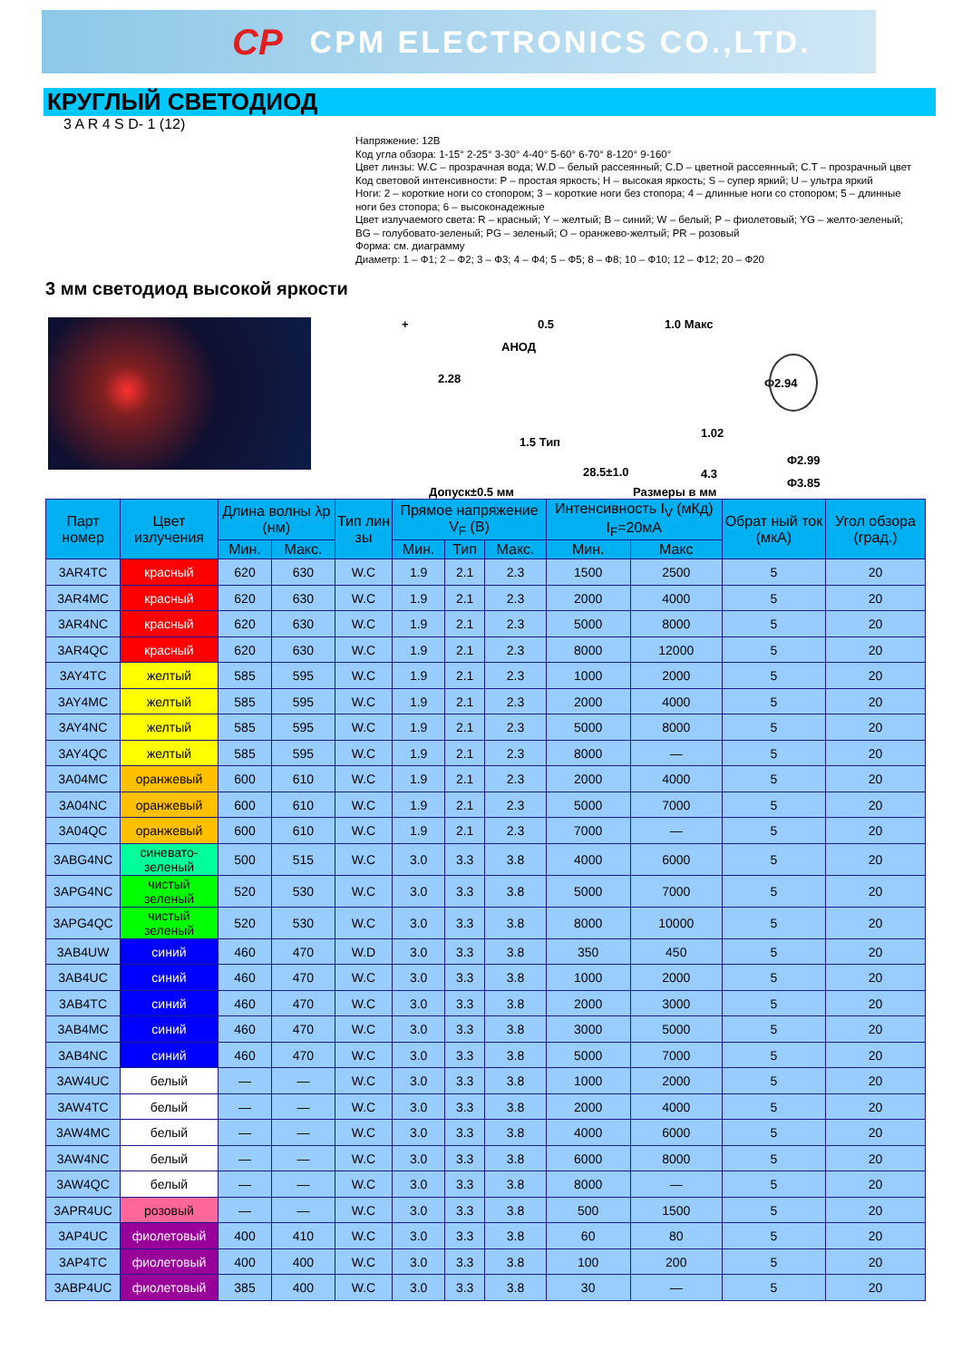CP CPM ELECTRONICS CO.,LTD.
КРУГЛЫЙ СВЕТОДИОД
3 A R 4 S D- 1 (12)
Напряжение: 12В
Код угла обзора: 1-15° 2-25° 3-30° 4-40° 5-60° 6-70° 8-120° 9-160°
Цвет линзы: W.C – прозрачная вода; W.D – белый рассеянный; C.D – цветной рассеянный; C.T – прозрачный цвет
Код световой интенсивности: P – простая яркость; H – высокая яркость; S – супер яркий; U – ультра яркий
Ноги: 2 – короткие ноги со стопором; 3 – короткие ноги без стопора; 4 – длинные ноги со стопором; 5 – длинные ноги без стопора; 6 – высоконадежные
Цвет излучаемого света: R – красный; Y – желтый; B – синий; W – белый; P – фиолетовый; YG – желто-зеленый; BG – голубовато-зеленый; PG – зеленый; O – оранжево-желтый; PR – розовый
Форма: см. диаграмму
Диаметр: 1 – Ф1; 2 – Ф2; 3 – Ф3; 4 – Ф4; 5 – Ф5; 8 – Ф8; 10 – Ф10; 12 – Ф12; 20 – Ф20
3 мм светодиод высокой яркости
+
АНОД
0.5 1.0 Макс
2.28 Ф2.94
1.5 Тип
1.02
28.5±1.0 4.3
Ф2.99
Ф3.85
Допуск±0.5 мм Размеры в мм
| Парт номер | Цвет излучения | Длина волны λp (нм) | | Тип лин зы | Прямое напряжение V<sub>F</sub> (В) | | | Интенсивность I<sub>V</sub> (мКд) I<sub>F</sub>=20мА | | Обрат ный ток (мкА) | Угол обзора (град.) |
| --- | --- | --- | --- | --- | --- | --- | --- | --- | --- | --- | --- |
| | | Мин. | Макс. | | Мин. | Тип | Макс. | Мин. | Макс | | |
| 3AR4TC | красный | 620 | 630 | W.C | 1.9 | 2.1 | 2.3 | 1500 | 2500 | 5 | 20 |
| 3AR4MC | красный | 620 | 630 | W.C | 1.9 | 2.1 | 2.3 | 2000 | 4000 | 5 | 20 |
| 3AR4NC | красный | 620 | 630 | W.C | 1.9 | 2.1 | 2.3 | 5000 | 8000 | 5 | 20 |
| 3AR4QC | красный | 620 | 630 | W.C | 1.9 | 2.1 | 2.3 | 8000 | 12000 | 5 | 20 |
| 3AY4TC | желтый | 585 | 595 | W.C | 1.9 | 2.1 | 2.3 | 1000 | 2000 | 5 | 20 |
| 3AY4MC | желтый | 585 | 595 | W.C | 1.9 | 2.1 | 2.3 | 2000 | 4000 | 5 | 20 |
| 3AY4NC | желтый | 585 | 595 | W.C | 1.9 | 2.1 | 2.3 | 5000 | 8000 | 5 | 20 |
| 3AY4QC | желтый | 585 | 595 | W.C | 1.9 | 2.1 | 2.3 | 8000 | — | 5 | 20 |
| 3A04MC | оранжевый | 600 | 610 | W.C | 1.9 | 2.1 | 2.3 | 2000 | 4000 | 5 | 20 |
| 3A04NC | оранжевый | 600 | 610 | W.C | 1.9 | 2.1 | 2.3 | 5000 | 7000 | 5 | 20 |
| 3A04QC | оранжевый | 600 | 610 | W.C | 1.9 | 2.1 | 2.3 | 7000 | — | 5 | 20 |
| 3ABG4NC | синевато-зеленый | 500 | 515 | W.C | 3.0 | 3.3 | 3.8 | 4000 | 6000 | 5 | 20 |
| 3APG4NC | чистый зеленый | 520 | 530 | W.C | 3.0 | 3.3 | 3.8 | 5000 | 7000 | 5 | 20 |
| 3APG4QC | чистый зеленый | 520 | 530 | W.C | 3.0 | 3.3 | 3.8 | 8000 | 10000 | 5 | 20 |
| 3AB4UW | синий | 460 | 470 | W.D | 3.0 | 3.3 | 3.8 | 350 | 450 | 5 | 20 |
| 3AB4UC | синий | 460 | 470 | W.C | 3.0 | 3.3 | 3.8 | 1000 | 2000 | 5 | 20 |
| 3AB4TC | синий | 460 | 470 | W.C | 3.0 | 3.3 | 3.8 | 2000 | 3000 | 5 | 20 |
| 3AB4MC | синий | 460 | 470 | W.C | 3.0 | 3.3 | 3.8 | 3000 | 5000 | 5 | 20 |
| 3AB4NC | синий | 460 | 470 | W.C | 3.0 | 3.3 | 3.8 | 5000 | 7000 | 5 | 20 |
| 3AW4UC | белый | — | — | W.C | 3.0 | 3.3 | 3.8 | 1000 | 2000 | 5 | 20 |
| 3AW4TC | белый | — | — | W.C | 3.0 | 3.3 | 3.8 | 2000 | 4000 | 5 | 20 |
| 3AW4MC | белый | — | — | W.C | 3.0 | 3.3 | 3.8 | 4000 | 6000 | 5 | 20 |
| 3AW4NC | белый | — | — | W.C | 3.0 | 3.3 | 3.8 | 6000 | 8000 | 5 | 20 |
| 3AW4QC | белый | — | — | W.C | 3.0 | 3.3 | 3.8 | 8000 | — | 5 | 20 |
| 3APR4UC | розовый | — | — | W.C | 3.0 | 3.3 | 3.8 | 500 | 1500 | 5 | 20 |
| 3AP4UC | фиолетовый | 400 | 410 | W.C | 3.0 | 3.3 | 3.8 | 60 | 80 | 5 | 20 |
| 3AP4TC | фиолетовый | 400 | 400 | W.C | 3.0 | 3.3 | 3.8 | 100 | 200 | 5 | 20 |
| 3ABP4UC | фиолетовый | 385 | 400 | W.C | 3.0 | 3.3 | 3.8 | 30 | — | 5 | 20 |